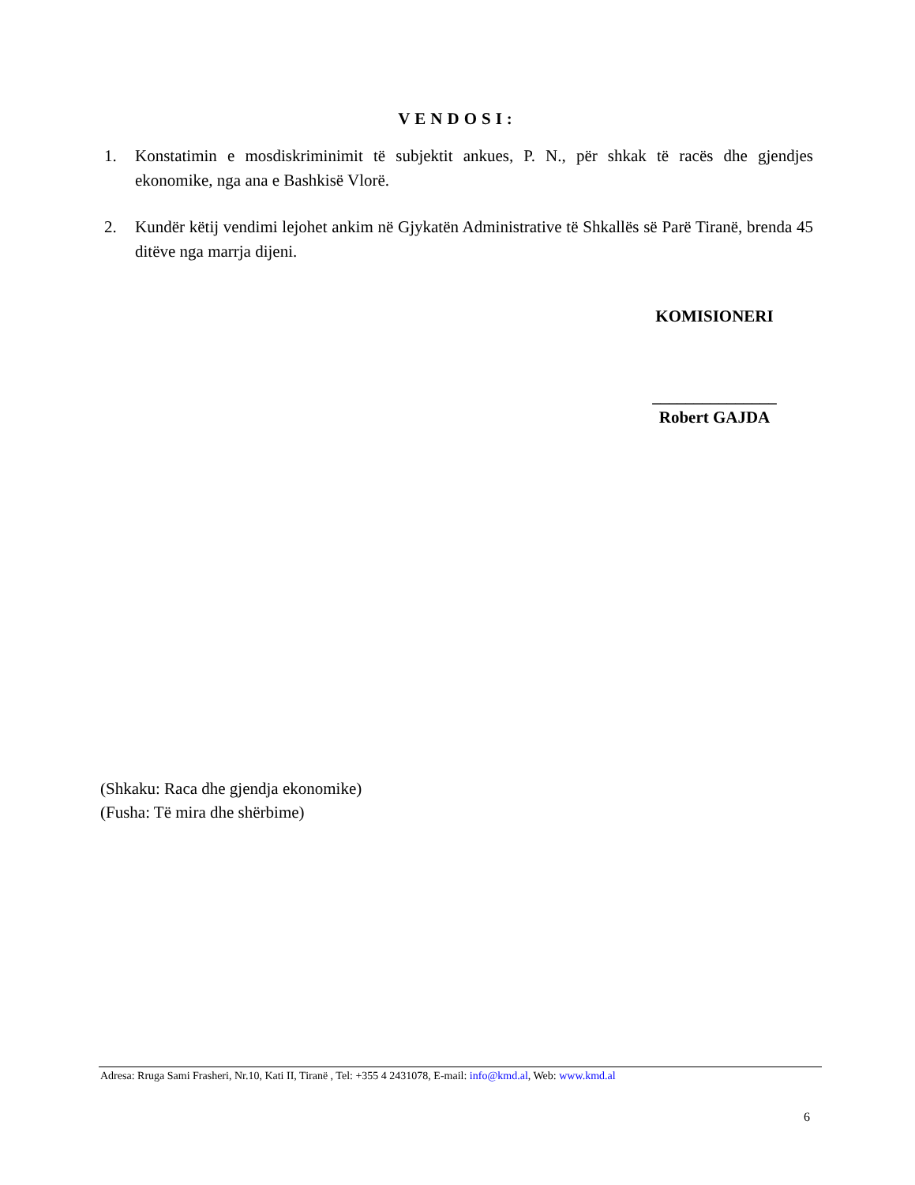VENDOSI:
1. Konstatimin e mosdiskriminimit të subjektit ankues, P. N., për shkak të racës dhe gjendjes ekonomike, nga ana e Bashkisë Vlorë.
2. Kundër këtij vendimi lejohet ankim në Gjykatën Administrative të Shkallës së Parë Tiranë, brenda 45 ditëve nga marrja dijeni.
KOMISIONERI
_______________
Robert GAJDA
(Shkaku: Raca dhe gjendja ekonomike)
(Fusha: Të mira dhe shërbime)
Adresa: Rruga Sami Frasheri, Nr.10, Kati II, Tiranë , Tel: +355 4 2431078, E-mail: info@kmd.al, Web: www.kmd.al
6